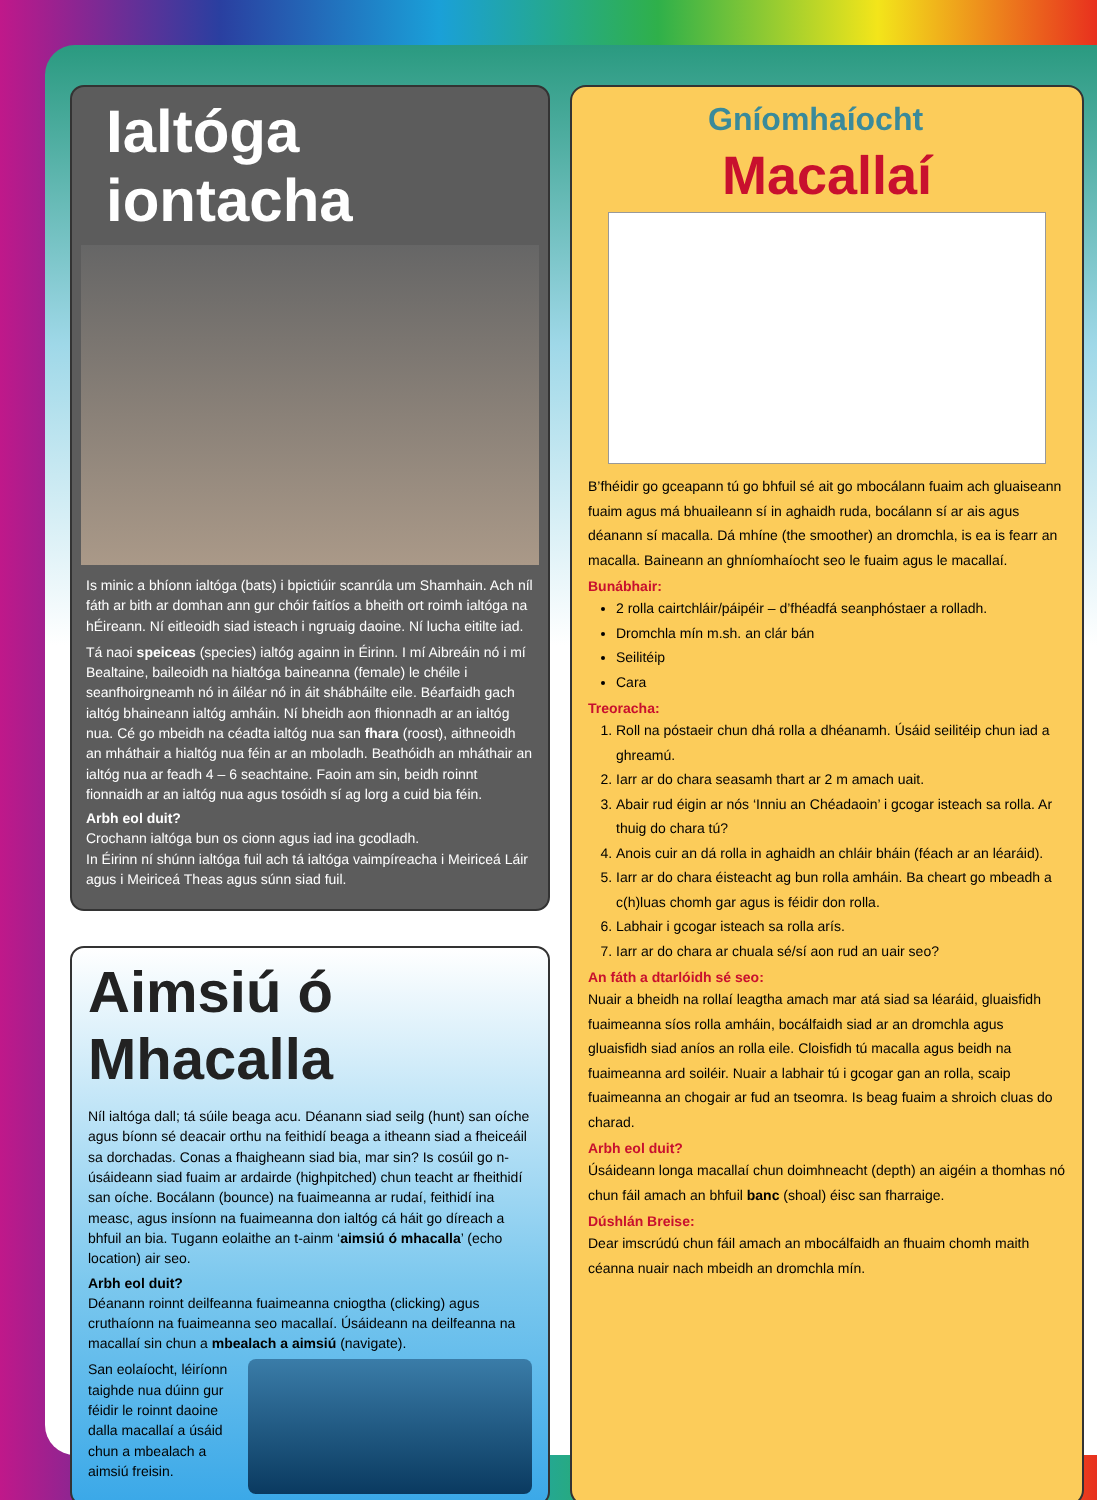Ialtóga iontacha
Is minic a bhíonn ialtóga (bats) i bpictiúir scanrúla um Shamhain. Ach níl fáth ar bith ar domhan ann gur chóir faitíos a bheith ort roimh ialtóga na hÉireann. Ní eitleoidh siad isteach i ngruaig daoine. Ní lucha eitilte iad.
Tá naoi speiceas (species) ialtóg againn in Éirinn. I mí Aibreáin nó i mí Bealtaine, baileoidh na hialtóga baineanna (female) le chéile i seanfhoirgneamh nó in áiléar nó in áit shábháilte eile. Béarfaidh gach ialtóg bhaineann ialtóg amháin. Ní bheidh aon fhionnadh ar an ialtóg nua. Cé go mbeidh na céadta ialtóg nua san fhara (roost), aithneoidh an mháthair a hialtóg nua féin ar an mboladh. Beathóidh an mháthair an ialtóg nua ar feadh 4 – 6 seachtaine. Faoin am sin, beidh roinnt fionnaidh ar an ialtóg nua agus tosóidh sí ag lorg a cuid bia féin.
Arbh eol duit?
Crochann ialtóga bun os cionn agus iad ina gcodladh.
In Éirinn ní shúnn ialtóga fuil ach tá ialtóga vaimpíreacha i Meiriceá Láir agus i Meiriceá Theas agus súnn siad fuil.
Aimsiú ó Mhacalla
Níl ialtóga dall; tá súile beaga acu. Déanann siad seilg (hunt) san oíche agus bíonn sé deacair orthu na feithidí beaga a itheann siad a fheiceáil sa dorchadas. Conas a fhaigheann siad bia, mar sin? Is cosúil go n-úsáideann siad fuaim ar ardairde (highpitched) chun teacht ar fheithidí san oíche. Bocálann (bounce) na fuaimeanna ar rudaí, feithidí ina measc, agus insíonn na fuaimeanna don ialtóg cá háit go díreach a bhfuil an bia. Tugann eolaithe an t-ainm ‘aimsiú ó mhacalla’ (echo location) air seo.
Arbh eol duit?
Déanann roinnt deilfeanna fuaimeanna cniogtha (clicking) agus cruthaíonn na fuaimeanna seo macallaí. Úsáideann na deilfeanna na macallaí sin chun a mbealach a aimsiú (navigate).
San eolaíocht, léiríonn taighde nua dúinn gur féidir le roinnt daoine dalla macallaí a úsáid chun a mbealach a aimsiú freisin.
Gníomhaíocht
Macallaí
B’fhéidir go gceapann tú go bhfuil sé ait go mbocálann fuaim ach gluaiseann fuaim agus má bhuaileann sí in aghaidh ruda, bocálann sí ar ais agus déanann sí macalla. Dá mhíne (the smoother) an dromchla, is ea is fearr an macalla. Baineann an ghníomhaíocht seo le fuaim agus le macallaí.
Bunábhair:
2 rolla cairtchláir/páipéir – d’fhéadfá seanphóstaer a rolladh.
Dromchla mín m.sh. an clár bán
Seilitéip
Cara
Treoracha:
1. Roll na póstaeir chun dhá rolla a dhéanamh. Úsáid seilitéip chun iad a ghreamú.
2. Iarr ar do chara seasamh thart ar 2 m amach uait.
3. Abair rud éigin ar nós ‘Inniu an Chéadaoin’ i gcogar isteach sa rolla. Ar thuig do chara tú?
4. Anois cuir an dá rolla in aghaidh an chláir bháin (féach ar an léaráid).
5. Iarr ar do chara éisteacht ag bun rolla amháin. Ba cheart go mbeadh a c(h)luas chomh gar agus is féidir don rolla.
6. Labhair i gcogar isteach sa rolla arís.
7. Iarr ar do chara ar chuala sé/sí aon rud an uair seo?
An fáth a dtarlóidh sé seo:
Nuair a bheidh na rollaí leagtha amach mar atá siad sa léaráid, gluaisfidh fuaimeanna síos rolla amháin, bocálfaidh siad ar an dromchla agus gluaisfidh siad aníos an rolla eile. Cloisfidh tú macalla agus beidh na fuaimeanna ard soiléir. Nuair a labhair tú i gcogar gan an rolla, scaip fuaimeanna an chogair ar fud an tseomra. Is beag fuaim a shroich cluas do charad.
Arbh eol duit?
Úsáideann longa macallaí chun doimhneacht (depth) an aigéin a thomhas nó chun fáil amach an bhfuil banc (shoal) éisc san fharraige.
Dúshlán Breise:
Dear imscrúdú chun fáil amach an mbocálfaidh an fhuaim chomh maith céanna nuair nach mbeidh an dromchla mín.